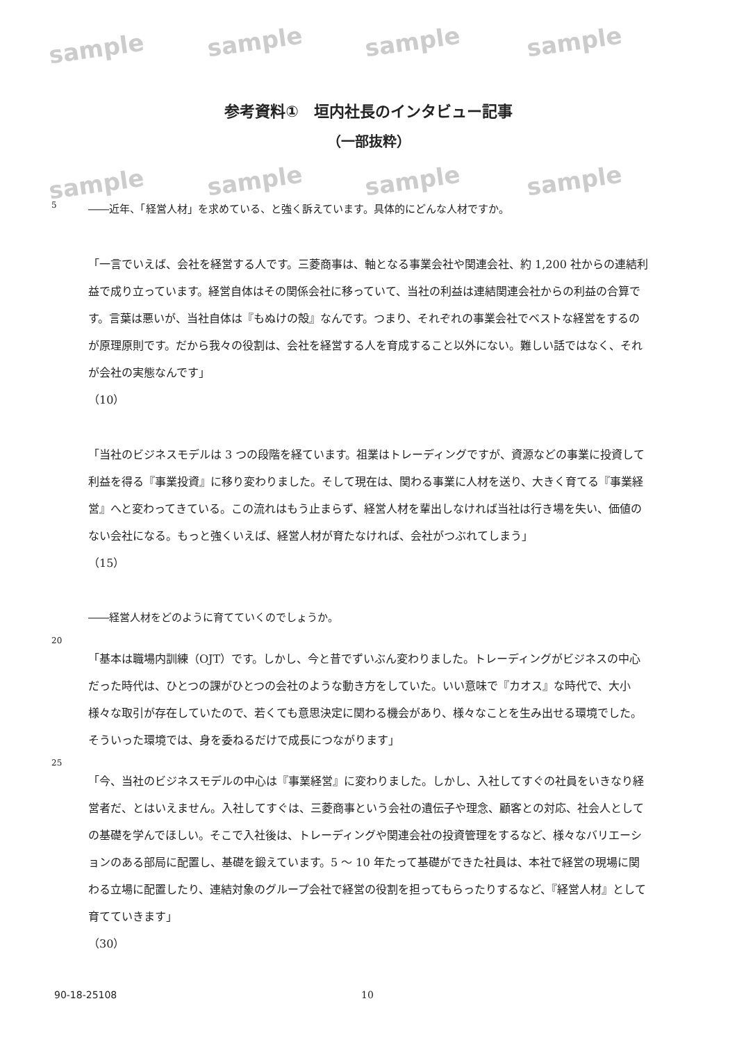sample sample sample sample
sample sample sample sample
参考資料①　垣内社長のインタビュー記事
（一部抜粋）
5
――近年、「経営人材」を求めている、と強く訴えています。具体的にどんな人材ですか。
「一言でいえば、会社を経営する人です。三菱商事は、軸となる事業会社や関連会社、約 1,200 社からの連結利益で成り立っています。経営自体はその関係会社に移っていて、当社の利益は連結関連会社からの利益の合算です。言葉は悪いが、当社自体は『もぬけの殻』なんです。つまり、それぞれの事業会社でベストな経営をするのが原理原則です。だから我々の役割は、会社を経営する人を育成すること以外にない。難しい話ではなく、それが会社の実態なんです」
（10）
「当社のビジネスモデルは 3 つの段階を経ています。祖業はトレーディングですが、資源などの事業に投資して利益を得る『事業投資』に移り変わりました。そして現在は、関わる事業に人材を送り、大きく育てる『事業経営』へと変わってきている。この流れはもう止まらず、経営人材を輩出しなければ当社は行き場を失い、価値のない会社になる。もっと強くいえば、経営人材が育たなければ、会社がつぶれてしまう」
（15）
――経営人材をどのように育てていくのでしょうか。
20
「基本は職場内訓練（OJT）です。しかし、今と昔でずいぶん変わりました。トレーディングがビジネスの中心だった時代は、ひとつの課がひとつの会社のような動き方をしていた。いい意味で『カオス』な時代で、大小様々な取引が存在していたので、若くても意思決定に関わる機会があり、様々なことを生み出せる環境でした。そういった環境では、身を委ねるだけで成長につながります」
25
「今、当社のビジネスモデルの中心は『事業経営』に変わりました。しかし、入社してすぐの社員をいきなり経営者だ、とはいえません。入社してすぐは、三菱商事という会社の遺伝子や理念、顧客との対応、社会人としての基礎を学んでほしい。そこで入社後は、トレーディングや関連会社の投資管理をするなど、様々なバリエーションのある部局に配置し、基礎を鍛えています。5 ～ 10 年たって基礎ができた社員は、本社で経営の現場に関わる立場に配置したり、連結対象のグループ会社で経営の役割を担ってもらったりするなど、『経営人材』として育てていきます」
（30）
90-18-25108 10